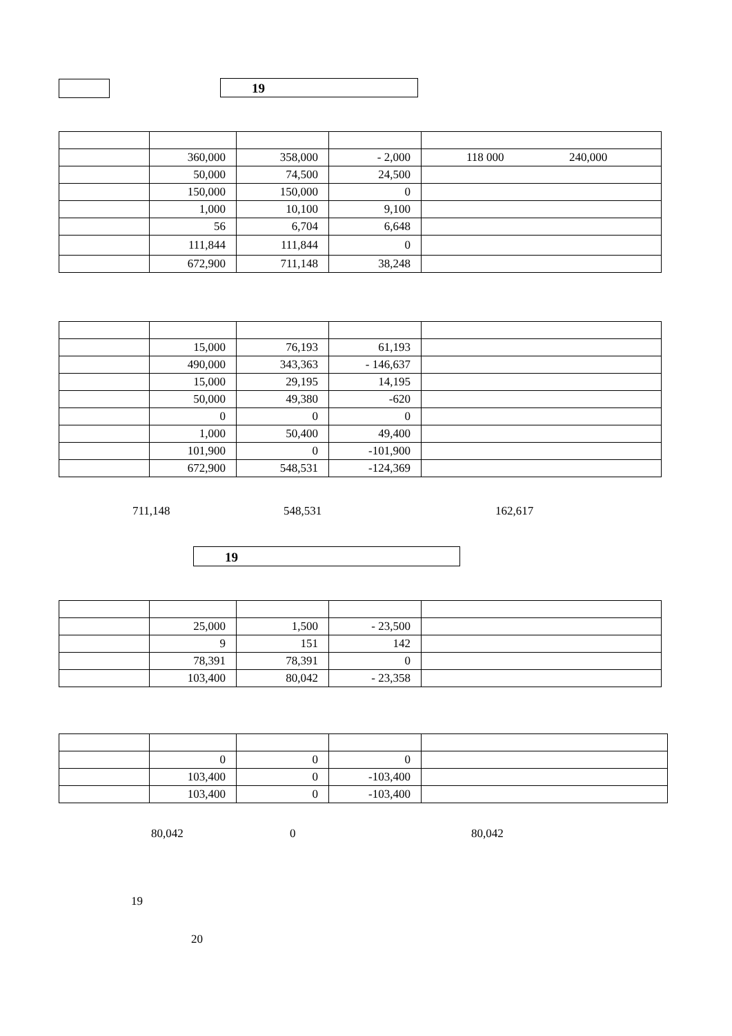19
| | 360,000 | 358,000 | - 2,000 | 118 000 240,000 |
| | 50,000 | 74,500 | 24,500 | |
| | 150,000 | 150,000 | 0 | |
| | 1,000 | 10,100 | 9,100 | |
| | 56 | 6,704 | 6,648 | |
| | 111,844 | 111,844 | 0 | |
| | 672,900 | 711,148 | 38,248 | |
| | 15,000 | 76,193 | 61,193 | |
| | 490,000 | 343,363 | - 146,637 | |
| | 15,000 | 29,195 | 14,195 | |
| | 50,000 | 49,380 | -620 | |
| | 0 | 0 | 0 | |
| | 1,000 | 50,400 | 49,400 | |
| | 101,900 | 0 | -101,900 | |
| | 672,900 | 548,531 | -124,369 | |
711,148 548,531 162,617
19
| | 25,000 | 1,500 | - 23,500 | |
| | 9 | 151 | 142 | |
| | 78,391 | 78,391 | 0 | |
| | 103,400 | 80,042 | - 23,358 | |
| | 0 | 0 | 0 | |
| | 103,400 | 0 | -103,400 | |
| | 103,400 | 0 | -103,400 | |
80,042 0 80,042
19
20